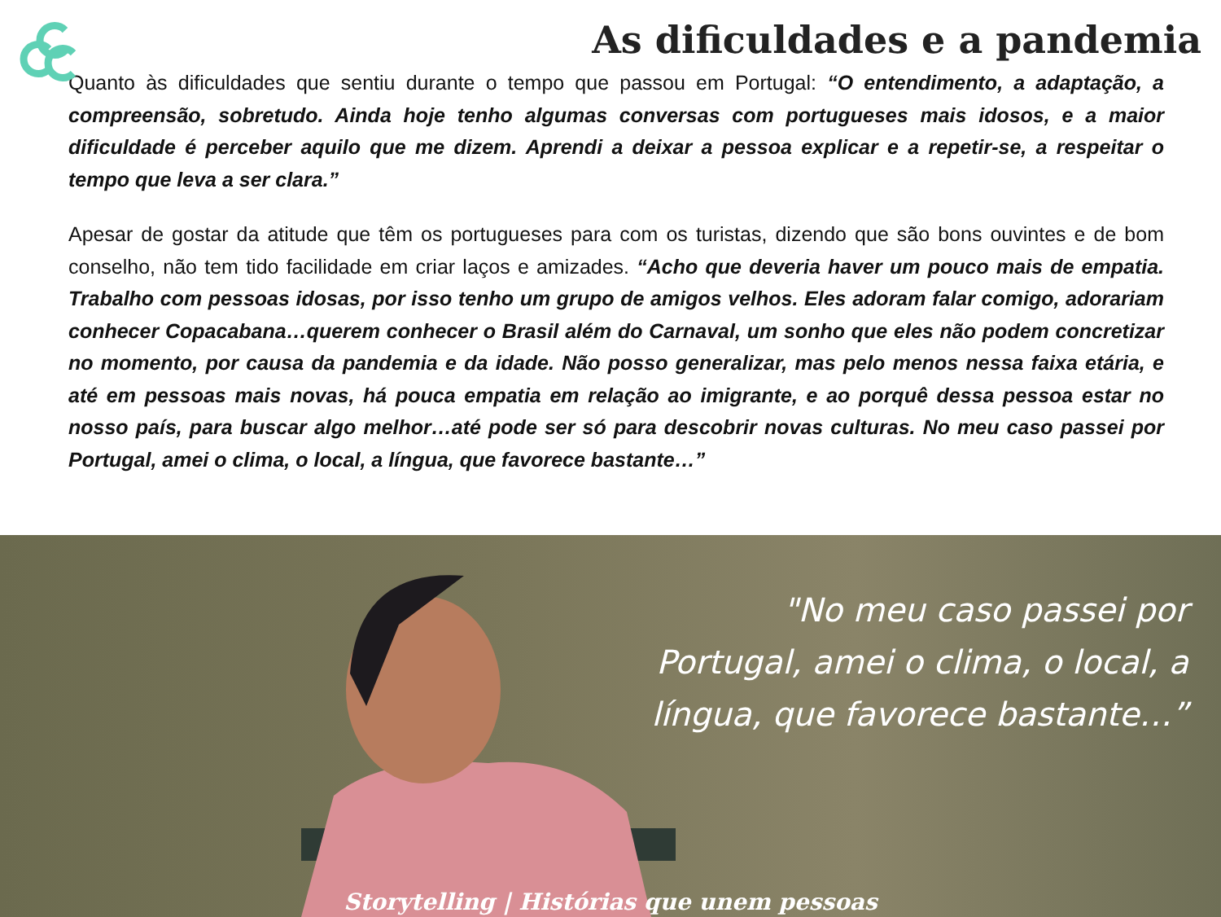As dificuldades e a pandemia
Quanto às dificuldades que sentiu durante o tempo que passou em Portugal: “O entendimento, a adaptação, a compreensão, sobretudo. Ainda hoje tenho algumas conversas com portugueses mais idosos, e a maior dificuldade é perceber aquilo que me dizem. Aprendi a deixar a pessoa explicar e a repetir-se, a respeitar o tempo que leva a ser clara.”
Apesar de gostar da atitude que têm os portugueses para com os turistas, dizendo que são bons ouvintes e de bom conselho, não tem tido facilidade em criar laços e amizades. “Acho que deveria haver um pouco mais de empatia. Trabalho com pessoas idosas, por isso tenho um grupo de amigos velhos. Eles adoram falar comigo, adorariam conhecer Copacabana…querem conhecer o Brasil além do Carnaval, um sonho que eles não podem concretizar no momento, por causa da pandemia e da idade. Não posso generalizar, mas pelo menos nessa faixa etária, e até em pessoas mais novas, há pouca empatia em relação ao imigrante, e ao porquê dessa pessoa estar no nosso país, para buscar algo melhor…até pode ser só para descobrir novas culturas. No meu caso passei por Portugal, amei o clima, o local, a língua, que favorece bastante…”
"No meu caso passei por Portugal, amei o clima, o local, a língua, que favorece bastante…”
Storytelling | Histórias que unem pessoas